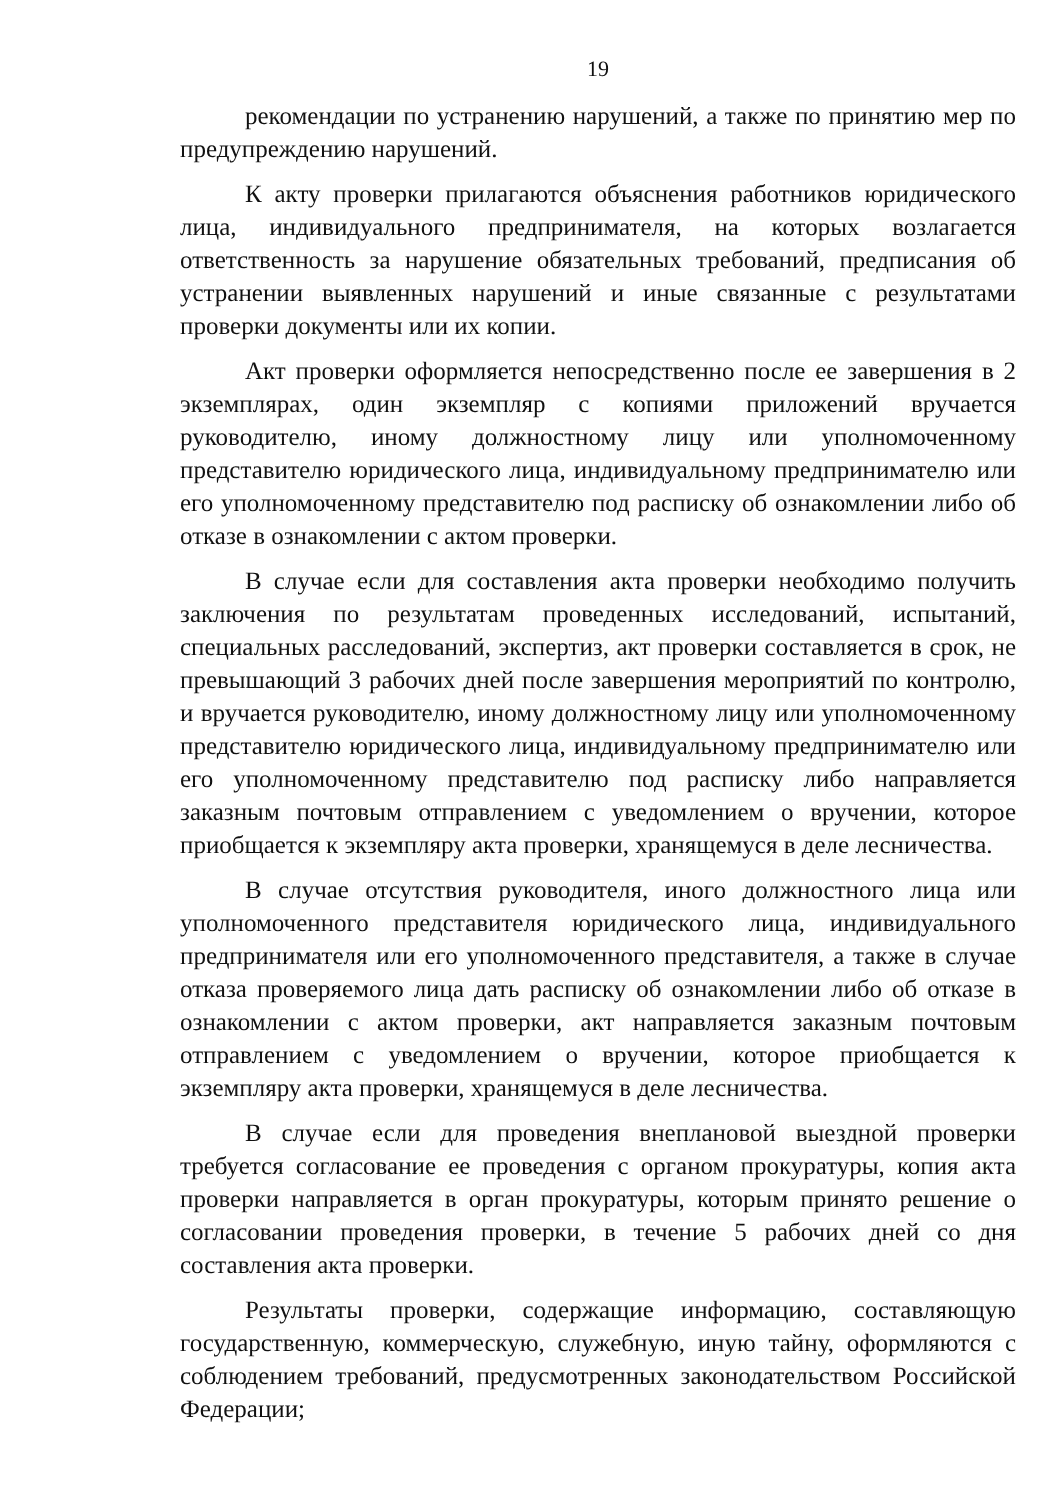19
рекомендации по устранению нарушений, а также по принятию мер по предупреждению нарушений.
К акту проверки прилагаются объяснения работников юридического лица, индивидуального предпринимателя, на которых возлагается ответственность за нарушение обязательных требований, предписания об устранении выявленных нарушений и иные связанные с результатами проверки документы или их копии.
Акт проверки оформляется непосредственно после ее завершения в 2 экземплярах, один экземпляр с копиями приложений вручается руководителю, иному должностному лицу или уполномоченному представителю юридического лица, индивидуальному предпринимателю или его уполномоченному представителю под расписку об ознакомлении либо об отказе в ознакомлении с актом проверки.
В случае если для составления акта проверки необходимо получить заключения по результатам проведенных исследований, испытаний, специальных расследований, экспертиз, акт проверки составляется в срок, не превышающий 3 рабочих дней после завершения мероприятий по контролю, и вручается руководителю, иному должностному лицу или уполномоченному представителю юридического лица, индивидуальному предпринимателю или его уполномоченному представителю под расписку либо направляется заказным почтовым отправлением с уведомлением о вручении, которое приобщается к экземпляру акта проверки, хранящемуся в деле лесничества.
В случае отсутствия руководителя, иного должностного лица или уполномоченного представителя юридического лица, индивидуального предпринимателя или его уполномоченного представителя, а также в случае отказа проверяемого лица дать расписку об ознакомлении либо об отказе в ознакомлении с актом проверки, акт направляется заказным почтовым отправлением с уведомлением о вручении, которое приобщается к экземпляру акта проверки, хранящемуся в деле лесничества.
В случае если для проведения внеплановой выездной проверки требуется согласование ее проведения с органом прокуратуры, копия акта проверки направляется в орган прокуратуры, которым принято решение о согласовании проведения проверки, в течение 5 рабочих дней со дня составления акта проверки.
Результаты проверки, содержащие информацию, составляющую государственную, коммерческую, служебную, иную тайну, оформляются с соблюдением требований, предусмотренных законодательством Российской Федерации;